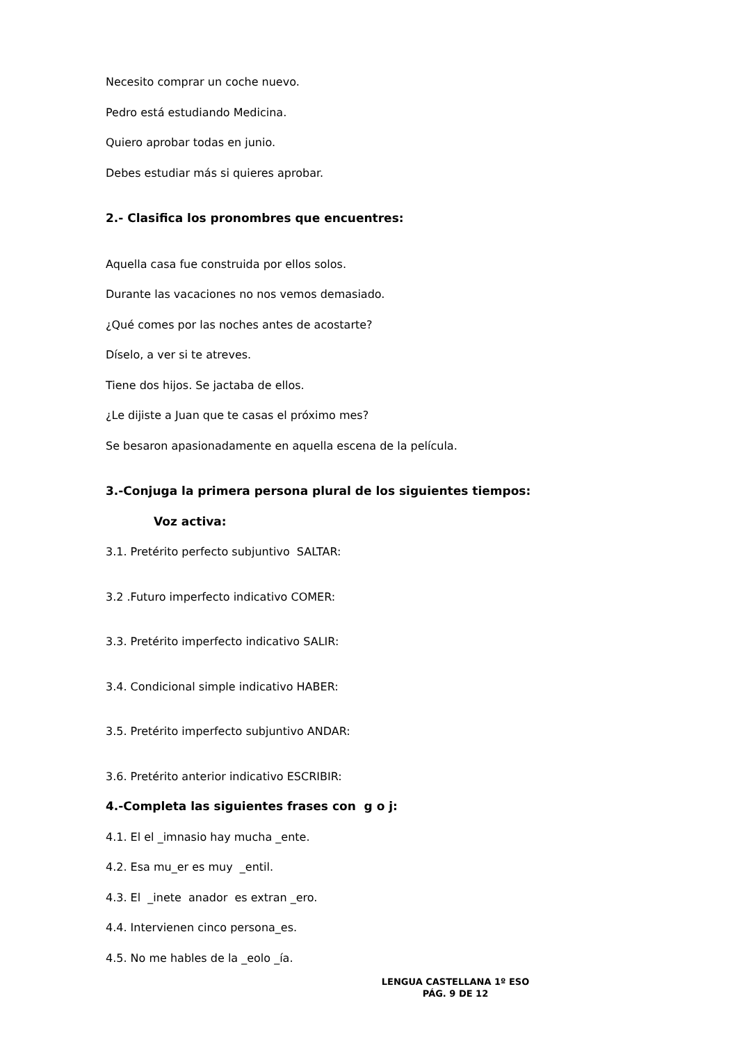Necesito comprar un coche nuevo.
Pedro está estudiando Medicina.
Quiero aprobar todas en junio.
Debes estudiar más si quieres aprobar.
2.- Clasifica los pronombres que encuentres:
Aquella casa fue construida por ellos solos.
Durante las vacaciones no nos vemos demasiado.
¿Qué comes por las noches antes de acostarte?
Díselo, a ver si te atreves.
Tiene dos hijos. Se jactaba de ellos.
¿Le dijiste a Juan que te casas el próximo mes?
Se besaron apasionadamente en aquella escena de la película.
3.-Conjuga la primera persona plural de los siguientes tiempos:
Voz activa:
3.1. Pretérito perfecto subjuntivo SALTAR:
3.2 .Futuro imperfecto indicativo COMER:
3.3. Pretérito imperfecto indicativo SALIR:
3.4. Condicional simple indicativo HABER:
3.5. Pretérito imperfecto subjuntivo ANDAR:
3.6. Pretérito anterior indicativo ESCRIBIR:
4.-Completa las siguientes frases con g o j:
4.1. El el _imnasio hay mucha _ente.
4.2. Esa mu_er es muy _entil.
4.3. El _inete anador es extran _ero.
4.4. Intervienen cinco persona_es.
4.5. No me hables de la _eolo _ía.
LENGUA CASTELLANA 1º ESO
PÁG. 9 DE 12